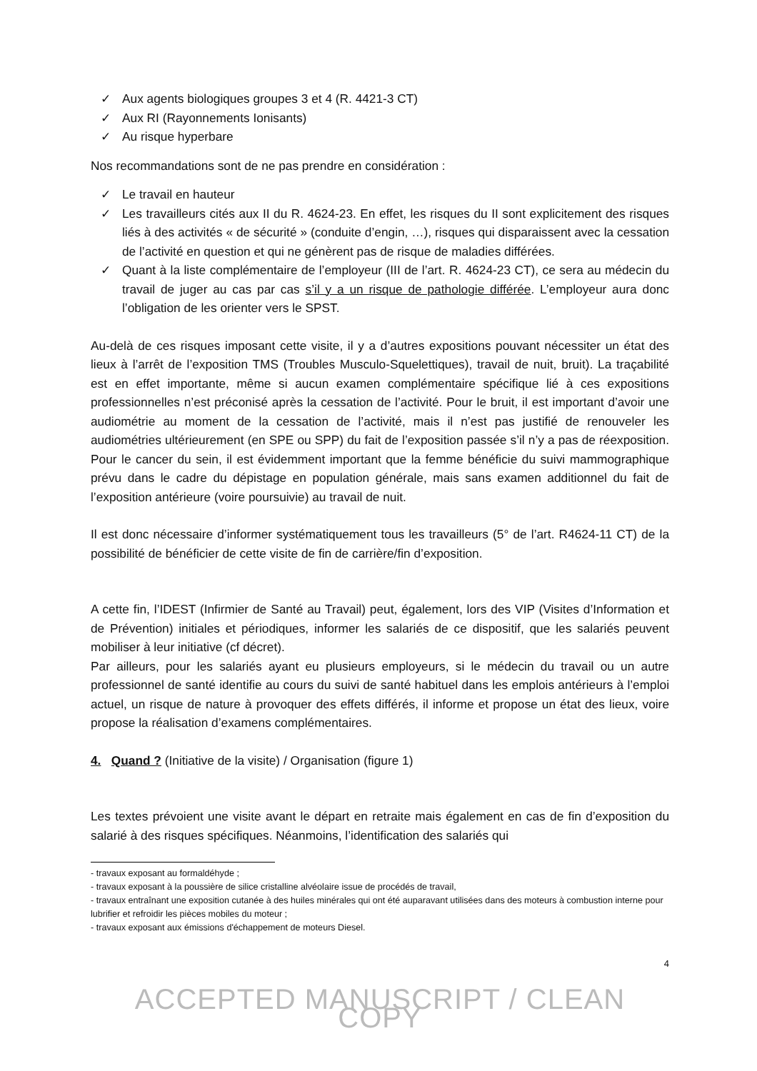✓ Aux agents biologiques groupes 3 et 4 (R. 4421-3 CT)
✓ Aux RI (Rayonnements Ionisants)
✓ Au risque hyperbare
Nos recommandations sont de ne pas prendre en considération :
✓ Le travail en hauteur
✓ Les travailleurs cités aux II du R. 4624-23. En effet, les risques du II sont explicitement des risques liés à des activités « de sécurité » (conduite d’engin, …), risques qui disparaissent avec la cessation de l’activité en question et qui ne génèrent pas de risque de maladies différées.
✓ Quant à la liste complémentaire de l’employeur (III de l’art. R. 4624-23 CT), ce sera au médecin du travail de juger au cas par cas s’il y a un risque de pathologie différée. L’employeur aura donc l’obligation de les orienter vers le SPST.
Au-delà de ces risques imposant cette visite, il y a d’autres expositions pouvant nécessiter un état des lieux à l’arrêt de l’exposition TMS (Troubles Musculo-Squelettiques), travail de nuit, bruit). La traçabilité est en effet importante, même si aucun examen complémentaire spécifique lié à ces expositions professionnelles n’est préconisé après la cessation de l’activité. Pour le bruit, il est important d’avoir une audiométrie au moment de la cessation de l’activité, mais il n’est pas justifié de renouveler les audiométries ultérieurement (en SPE ou SPP) du fait de l’exposition passée s’il n’y a pas de réexposition. Pour le cancer du sein, il est évidemment important que la femme bénéficie du suivi mammographique prévu dans le cadre du dépistage en population générale, mais sans examen additionnel du fait de l’exposition antérieure (voire poursuivie) au travail de nuit.
Il est donc nécessaire d’informer systématiquement tous les travailleurs (5° de l’art. R4624-11 CT) de la possibilité de bénéficier de cette visite de fin de carrière/fin d’exposition.
A cette fin, l’IDEST (Infirmier de Santé au Travail) peut, également, lors des VIP (Visites d’Information et de Prévention) initiales et périodiques, informer les salariés de ce dispositif, que les salariés peuvent mobiliser à leur initiative (cf décret).
Par ailleurs, pour les salariés ayant eu plusieurs employeurs, si le médecin du travail ou un autre professionnel de santé identifie au cours du suivi de santé habituel dans les emplois antérieurs à l’emploi actuel, un risque de nature à provoquer des effets différés, il informe et propose un état des lieux, voire propose la réalisation d’examens complémentaires.
4. Quand ? (Initiative de la visite) / Organisation (figure 1)
Les textes prévoient une visite avant le départ en retraite mais également en cas de fin d’exposition du salarié à des risques spécifiques. Néanmoins, l’identification des salariés qui
- travaux exposant au formaldéhyde ;
- travaux exposant à la poussière de silice cristalline alvéolaire issue de procédés de travail,
- travaux entraînant une exposition cutanée à des huiles minérales qui ont été auparavant utilisées dans des moteurs à combustion interne pour lubrifier et refroidir les pièces mobiles du moteur ;
- travaux exposant aux émissions d'échappement de moteurs Diesel.
4
ACCEPTED MANUSCRIPT / CLEAN COPY